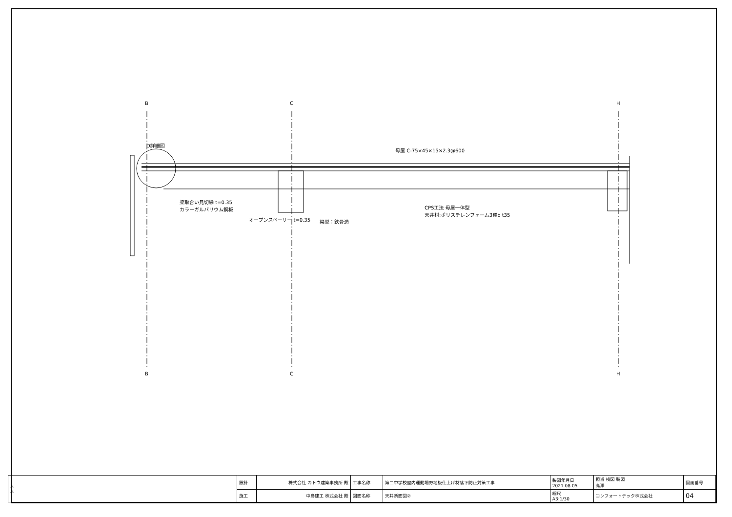B C H
D詳細図
母屋 C-75×45×15×2.3@600
梁取合い見切縁 t=0.35
カラーガルバリウム鋼板
オープンスペーサー t=0.35 梁型：鉄骨造
CPS工法 母屋一体型
天井材:ポリスチレンフォーム3種b t35
B C H
| △ △ | 設計 | 株式会社 カトウ建築事務所 殿 | 工事名称 | 第二中学校屋内運動場野地板仕上げ材落下防止対策工事 | 製図年月日 2021.08.05 | 担当 検図 製図 高澤 | 図面番号 |
| | 施工 | 中島建工 株式会社 殿 | 図面名称 | 天井断面図② | 縮尺 A3:1/30 | コンフォートテック株式会社 | 04 |